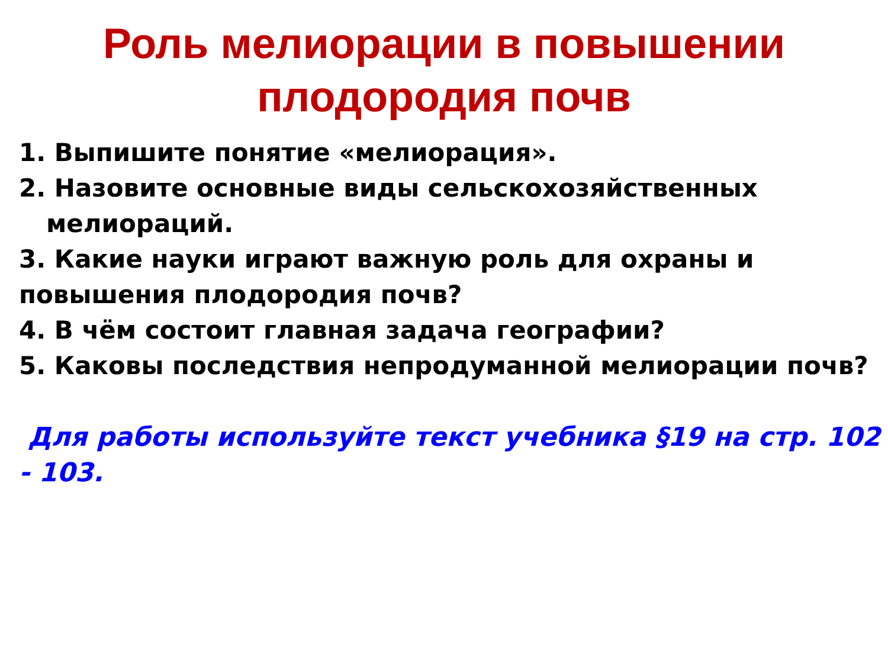Роль мелиорации в повышении
плодородия почв
1. Выпишите понятие «мелиорация».
2. Назовите основные виды сельскохозяйственных
мелиораций.
3. Какие науки играют важную роль для охраны и повышения плодородия почв?
4. В чём состоит главная задача географии?
5. Каковы последствия непродуманной мелиорации почв?
Для работы используйте текст учебника §19 на стр. 102 - 103.